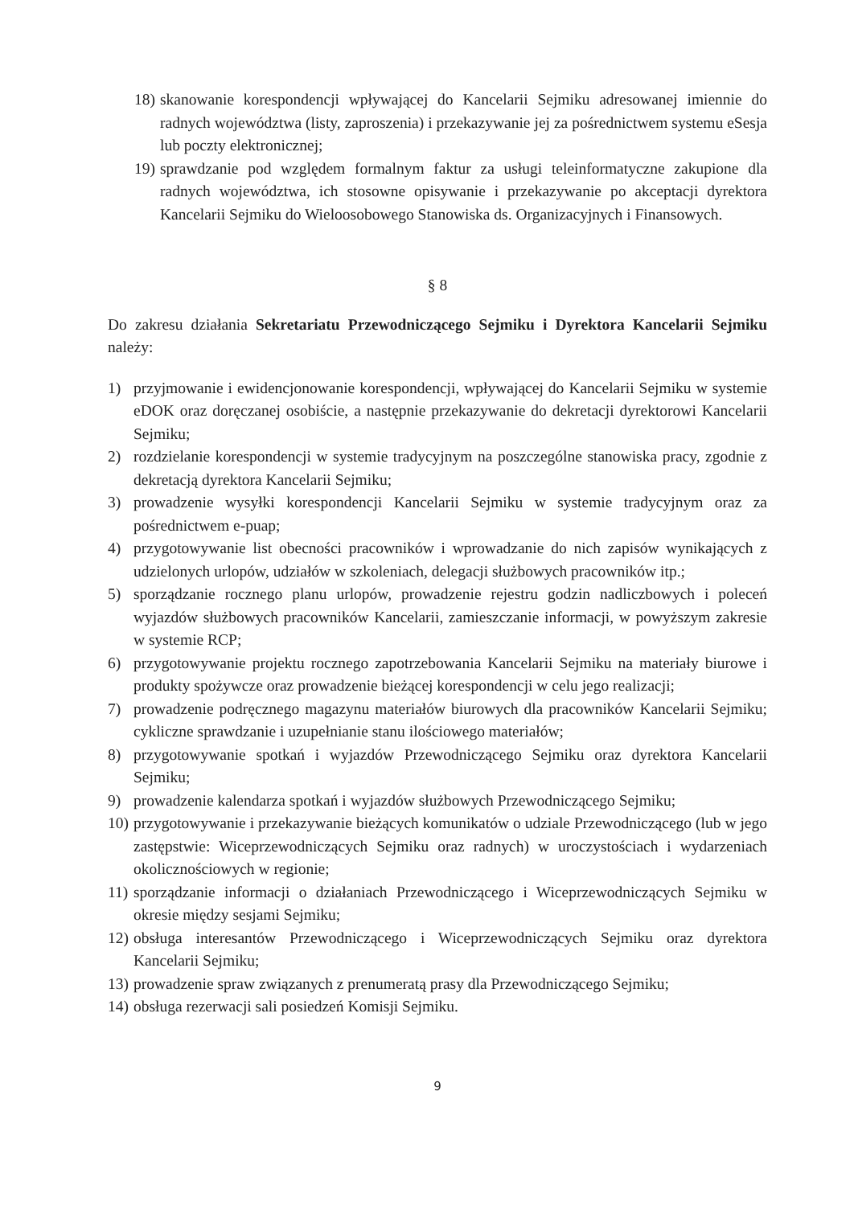18) skanowanie korespondencji wpływającej do Kancelarii Sejmiku adresowanej imiennie do radnych województwa (listy, zaproszenia) i przekazywanie jej za pośrednictwem systemu eSesja lub poczty elektronicznej;
19) sprawdzanie pod względem formalnym faktur za usługi teleinformatyczne zakupione dla radnych województwa, ich stosowne opisywanie i przekazywanie po akceptacji dyrektora Kancelarii Sejmiku do Wieloosobowego Stanowiska ds. Organizacyjnych i Finansowych.
§ 8
Do zakresu działania Sekretariatu Przewodniczącego Sejmiku i Dyrektora Kancelarii Sejmiku należy:
1) przyjmowanie i ewidencjonowanie korespondencji, wpływającej do Kancelarii Sejmiku w systemie eDOK oraz doręczanej osobiście, a następnie przekazywanie do dekretacji dyrektorowi Kancelarii Sejmiku;
2) rozdzielanie korespondencji w systemie tradycyjnym na poszczególne stanowiska pracy, zgodnie z dekretacją dyrektora Kancelarii Sejmiku;
3) prowadzenie wysyłki korespondencji Kancelarii Sejmiku w systemie tradycyjnym oraz za pośrednictwem e-puap;
4) przygotowywanie list obecności pracowników i wprowadzanie do nich zapisów wynikających z udzielonych urlopów, udziałów w szkoleniach, delegacji służbowych pracowników itp.;
5) sporządzanie rocznego planu urlopów, prowadzenie rejestru godzin nadliczbowych i poleceń wyjazdów służbowych pracowników Kancelarii, zamieszczanie informacji, w powyższym zakresie w systemie RCP;
6) przygotowywanie projektu rocznego zapotrzebowania Kancelarii Sejmiku na materiały biurowe i produkty spożywcze oraz prowadzenie bieżącej korespondencji w celu jego realizacji;
7) prowadzenie podręcznego magazynu materiałów biurowych dla pracowników Kancelarii Sejmiku; cykliczne sprawdzanie i uzupełnianie stanu ilościowego materiałów;
8) przygotowywanie spotkań i wyjazdów Przewodniczącego Sejmiku oraz dyrektora Kancelarii Sejmiku;
9) prowadzenie kalendarza spotkań i wyjazdów służbowych Przewodniczącego Sejmiku;
10) przygotowywanie i przekazywanie bieżących komunikatów o udziale Przewodniczącego (lub w jego zastępstwie: Wiceprzewodniczących Sejmiku oraz radnych) w uroczystościach i wydarzeniach okolicznościowych w regionie;
11) sporządzanie informacji o działaniach Przewodniczącego i Wiceprzewodniczących Sejmiku w okresie między sesjami Sejmiku;
12) obsługa interesantów Przewodniczącego i Wiceprzewodniczących Sejmiku oraz dyrektora Kancelarii Sejmiku;
13) prowadzenie spraw związanych z prenumeratą prasy dla Przewodniczącego Sejmiku;
14) obsługa rezerwacji sali posiedzeń Komisji Sejmiku.
9